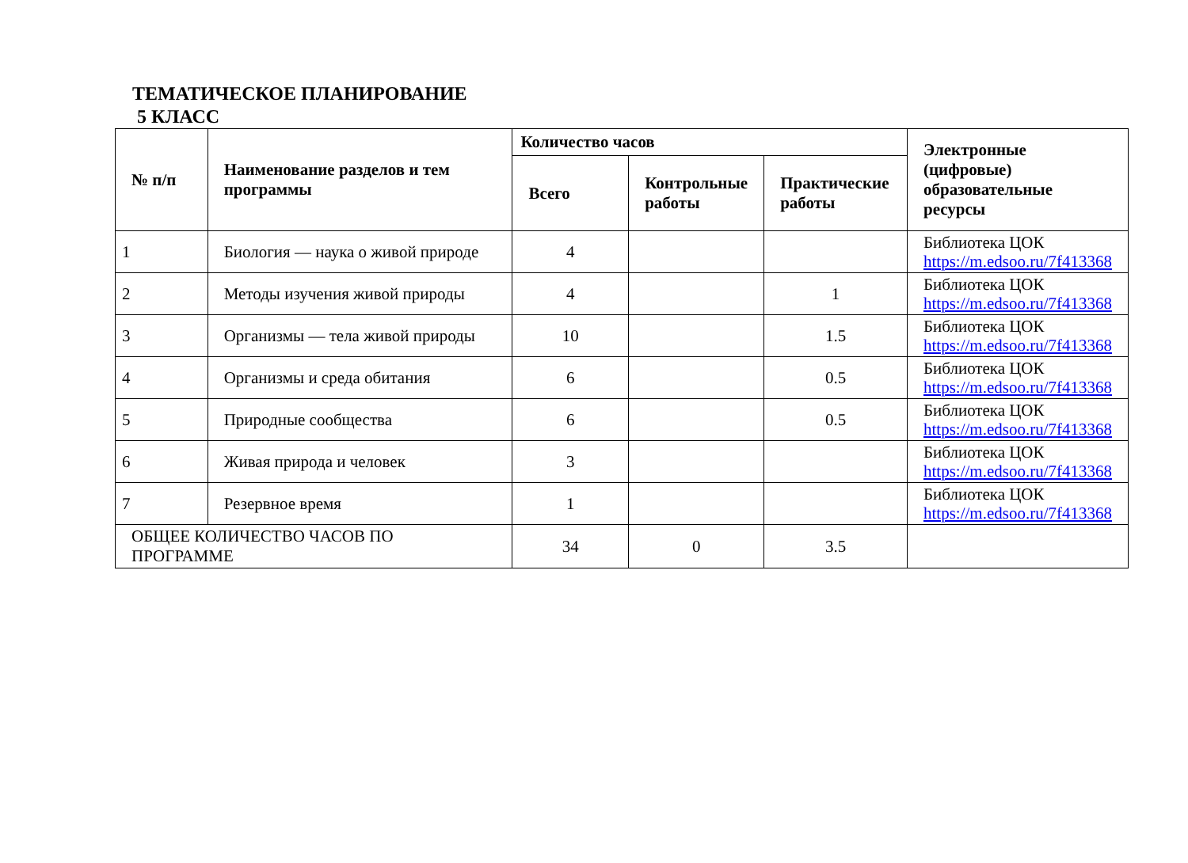ТЕМАТИЧЕСКОЕ ПЛАНИРОВАНИЕ
5 КЛАСС
| № п/п | Наименование разделов и тем программы | Количество часов | | | Электронные (цифровые) образовательные ресурсы |
| --- | --- | --- | --- | --- | --- |
| | | Всего | Контрольные работы | Практические работы | |
| 1 | Биология — наука о живой природе | 4 | | | Библиотека ЦОК https://m.edsoo.ru/7f413368 |
| 2 | Методы изучения живой природы | 4 | | 1 | Библиотека ЦОК https://m.edsoo.ru/7f413368 |
| 3 | Организмы — тела живой природы | 10 | | 1.5 | Библиотека ЦОК https://m.edsoo.ru/7f413368 |
| 4 | Организмы и среда обитания | 6 | | 0.5 | Библиотека ЦОК https://m.edsoo.ru/7f413368 |
| 5 | Природные сообщества | 6 | | 0.5 | Библиотека ЦОК https://m.edsoo.ru/7f413368 |
| 6 | Живая природа и человек | 3 | | | Библиотека ЦОК https://m.edsoo.ru/7f413368 |
| 7 | Резервное время | 1 | | | Библиотека ЦОК https://m.edsoo.ru/7f413368 |
| ОБЩЕЕ КОЛИЧЕСТВО ЧАСОВ ПО ПРОГРАММЕ | | 34 | 0 | 3.5 | |